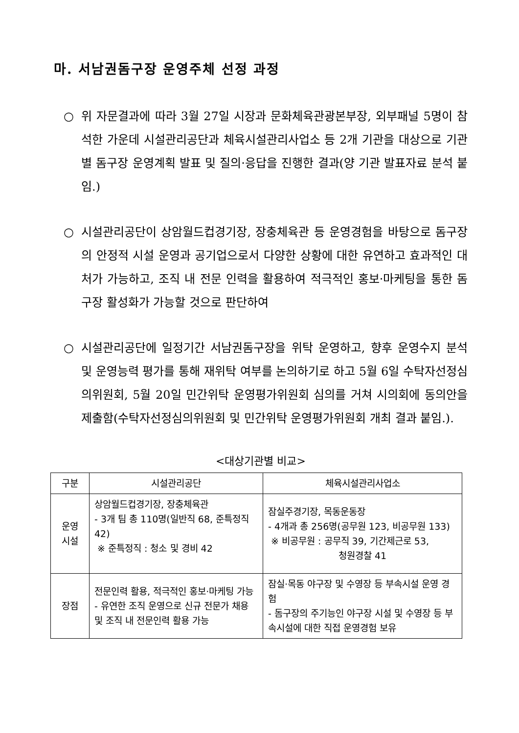마. 서남권돔구장 운영주체 선정 과정
○ 위 자문결과에 따라 3월 27일 시장과 문화체육관광본부장, 외부패널 5명이 참석한 가운데 시설관리공단과 체육시설관리사업소 등 2개 기관을 대상으로 기관별 돔구장 운영계획 발표 및 질의·응답을 진행한 결과(양 기관 발표자료 분석 붙임.)
○ 시설관리공단이 상암월드컵경기장, 장충체육관 등 운영경험을 바탕으로 돔구장의 안정적 시설 운영과 공기업으로서 다양한 상황에 대한 유연하고 효과적인 대처가 가능하고, 조직 내 전문 인력을 활용하여 적극적인 홍보·마케팅을 통한 돔구장 활성화가 가능할 것으로 판단하여
○ 시설관리공단에 일정기간 서남권돔구장을 위탁 운영하고, 향후 운영수지 분석 및 운영능력 평가를 통해 재위탁 여부를 논의하기로 하고 5월 6일 수탁자선정심의위원회, 5월 20일 민간위탁 운영평가위원회 심의를 거쳐 시의회에 동의안을 제출함(수탁자선정심의위원회 및 민간위탁 운영평가위원회 개최 결과 붙임.).
<대상기관별 비교>
| 구분 | 시설관리공단 | 체육시설관리사업소 |
| --- | --- | --- |
| 운영 시설 | 상암월드컵경기장, 장충체육관 - 3개 팀 총 110명(일반직 68, 준특정직 42) ※ 준특정직 : 청소 및 경비 42 | 잠실주경기장, 목동운동장 - 4개과 총 256명(공무원 123, 비공무원 133) ※ 비공무원 : 공무직 39, 기간제근로 53, 청원경찰 41 |
| 장점 | 전문인력 활용, 적극적인 홍보·마케팅 가능 - 유연한 조직 운영으로 신규 전문가 채용 및 조직 내 전문인력 활용 가능 | 잠실·목동 야구장 및 수영장 등 부속시설 운영 경험 - 돔구장의 주기능인 야구장 시설 및 수영장 등 부속시설에 대한 직접 운영경험 보유 |